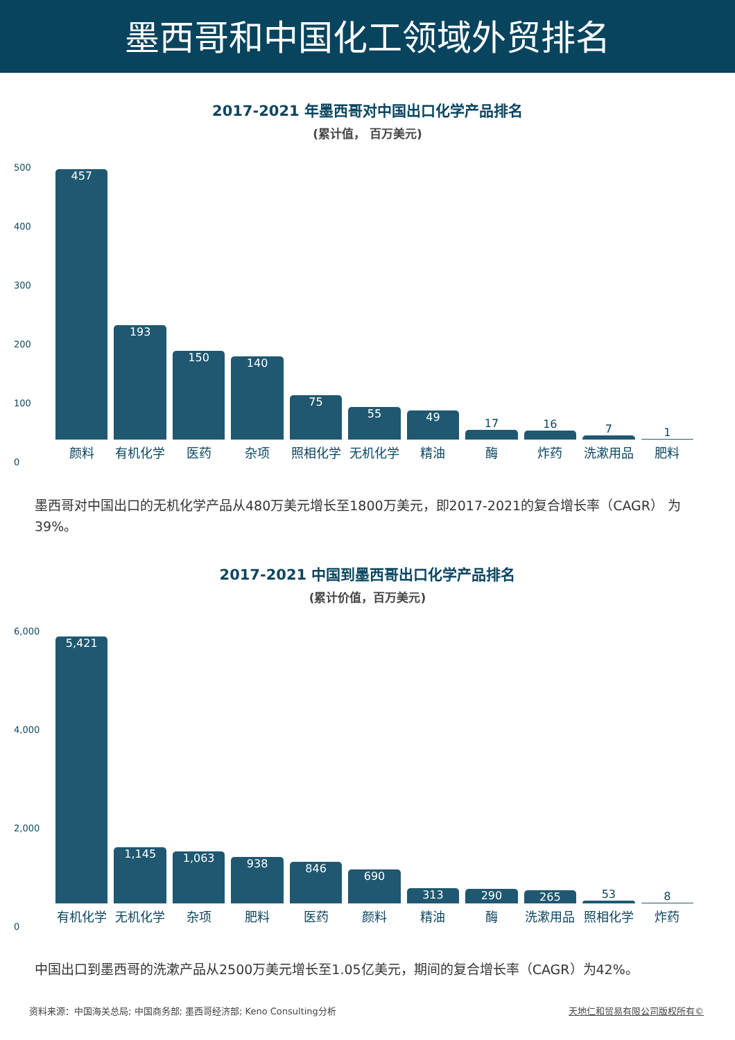墨西哥和中国化工领域外贸排名
2017-2021 年墨西哥对中国出口化学产品排名
(累计值， 百万美元)
500
400
300
200
100
0
457
颜料
193
有机化学
150
医药
140
杂项
75
照相化学
55
无机化学
49
精油
17
酶
16
炸药
7
洗漱用品
1
肥料
墨西哥对中国出口的无机化学产品从480万美元增长至1800万美元，即2017-2021的复合增长率（CAGR） 为39%。
2017-2021 中国到墨西哥出口化学产品排名
(累计价值，百万美元)
6,000
4,000
2,000
0
5,421
有机化学
1,145
无机化学
1,063
杂项
938
肥料
846
医药
690
颜料
313
精油
290
酶
265
洗漱用品
53
照相化学
8
炸药
中国出口到墨西哥的洗漱产品从2500万美元增长至1.05亿美元，期间的复合增长率（CAGR）为42%。
资料来源：中国海关总局; 中国商务部; 墨西哥经济部; Keno Consulting分析 天地仁和贸易有限公司版权所有©